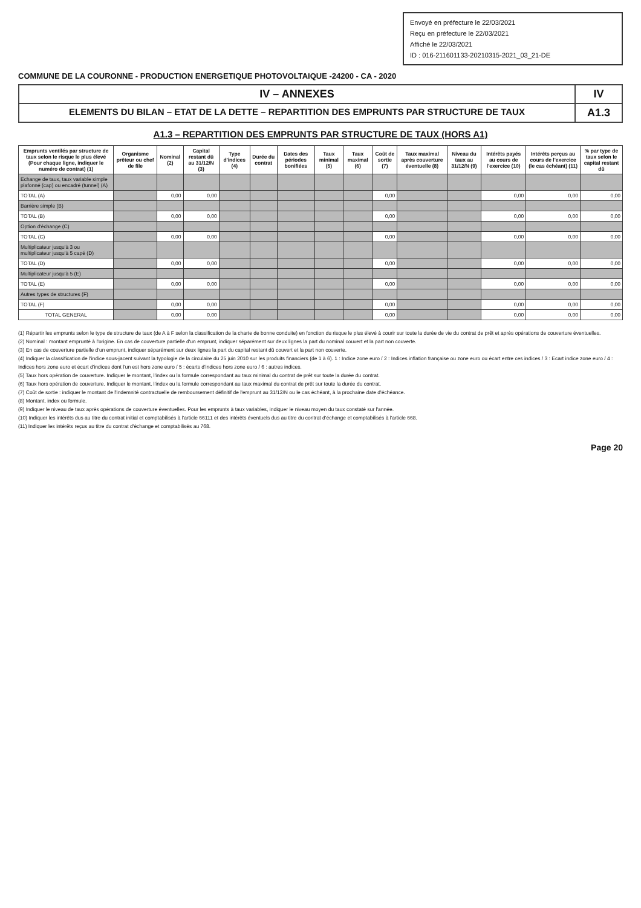Envoyé en préfecture le 22/03/2021
Reçu en préfecture le 22/03/2021
Affiché le 22/03/2021
ID : 016-211601133-20210315-2021_03_21-DE
COMMUNE DE LA COURONNE - PRODUCTION ENERGETIQUE PHOTOVOLTAIQUE -24200 - CA - 2020
IV – ANNEXES IV
ELEMENTS DU BILAN – ETAT DE LA DETTE – REPARTITION DES EMPRUNTS PAR STRUCTURE DE TAUX
A1.3
A1.3 – REPARTITION DES EMPRUNTS PAR STRUCTURE DE TAUX (HORS A1)
| Emprunts ventilés par structure de taux selon le risque le plus élevé (Pour chaque ligne, indiquer le numéro de contrat) (1) | Organisme prêteur ou chef de file | Nominal (2) | Capital restant dû au 31/12/N (3) | Type d'indices (4) | Durée du contrat | Dates des périodes bonifiées | Taux minimal (5) | Taux maximal (6) | Coût de sortie (7) | Taux maximal après couverture éventuelle (8) | Niveau du taux au 31/12/N (9) | Intérêts payés au cours de l'exercice (10) | Intérêts perçus au cours de l'exercice (le cas échéant) (11) | % par type de taux selon le capital restant dû |
| --- | --- | --- | --- | --- | --- | --- | --- | --- | --- | --- | --- | --- | --- | --- |
| Echange de taux, taux variable simple plafonné (cap) ou encadré (tunnel) (A) | | | | | | | | | | | | | | |
| TOTAL (A) | | 0,00 | 0,00 | | | | | | 0,00 | | | 0,00 | 0,00 | 0,00 |
| Barrière simple (B) | | | | | | | | | | | | | | |
| TOTAL (B) | | 0,00 | 0,00 | | | | | | 0,00 | | | 0,00 | 0,00 | 0,00 |
| Option d'échange (C) | | | | | | | | | | | | | | |
| TOTAL (C) | | 0,00 | 0,00 | | | | | | 0,00 | | | 0,00 | 0,00 | 0,00 |
| Multiplicateur jusqu'à 3 ou multiplicateur jusqu'à 5 capé (D) | | | | | | | | | | | | | | |
| TOTAL (D) | | 0,00 | 0,00 | | | | | | 0,00 | | | 0,00 | 0,00 | 0,00 |
| Multiplicateur jusqu'à 5 (E) | | | | | | | | | | | | | | |
| TOTAL (E) | | 0,00 | 0,00 | | | | | | 0,00 | | | 0,00 | 0,00 | 0,00 |
| Autres types de structures (F) | | | | | | | | | | | | | | |
| TOTAL (F) | | 0,00 | 0,00 | | | | | | 0,00 | | | 0,00 | 0,00 | 0,00 |
| TOTAL GENERAL | | 0,00 | 0,00 | | | | | | 0,00 | | | 0,00 | 0,00 | 0,00 |
(1) Répartir les emprunts selon le type de structure de taux (de A à F selon la classification de la charte de bonne conduite) en fonction du risque le plus élevé à courir sur toute la durée de vie du contrat de prêt et après opérations de couverture éventuelles.
(2) Nominal : montant emprunté à l'origine. En cas de couverture partielle d'un emprunt, indiquer séparément sur deux lignes la part du nominal couvert et la part non couverte.
(3) En cas de couverture partielle d'un emprunt, indiquer séparément sur deux lignes la part du capital restant dû couvert et la part non couverte.
(4) Indiquer la classification de l'indice sous-jacent suivant la typologie de la circulaire du 25 juin 2010 sur les produits financiers (de 1 à 6). 1 : Indice zone euro / 2 : Indices inflation française ou zone euro ou écart entre ces indices / 3 : Ecart indice zone euro / 4 : Indices hors zone euro et écart d'indices dont l'un est hors zone euro / 5 : écarts d'indices hors zone euro / 6 : autres indices.
(5) Taux hors opération de couverture. Indiquer le montant, l'index ou la formule correspondant au taux minimal du contrat de prêt sur toute la durée du contrat.
(6) Taux hors opération de couverture. Indiquer le montant, l'index ou la formule correspondant au taux maximal du contrat de prêt sur toute la durée du contrat.
(7) Coût de sortie : indiquer le montant de l'indemnité contractuelle de remboursement définitif de l'emprunt au 31/12/N ou le cas échéant, à la prochaine date d'échéance.
(8) Montant, index ou formule.
(9) Indiquer le niveau de taux après opérations de couverture éventuelles. Pour les emprunts à taux variables, indiquer le niveau moyen du taux constaté sur l'année.
(10) Indiquer les intérêts dus au titre du contrat initial et comptabilisés à l'article 66111 et des intérêts éventuels dus au titre du contrat d'échange et comptabilisés à l'article 668.
(11) Indiquer les intérêts reçus au titre du contrat d'échange et comptabilisés au 768.
Page 20